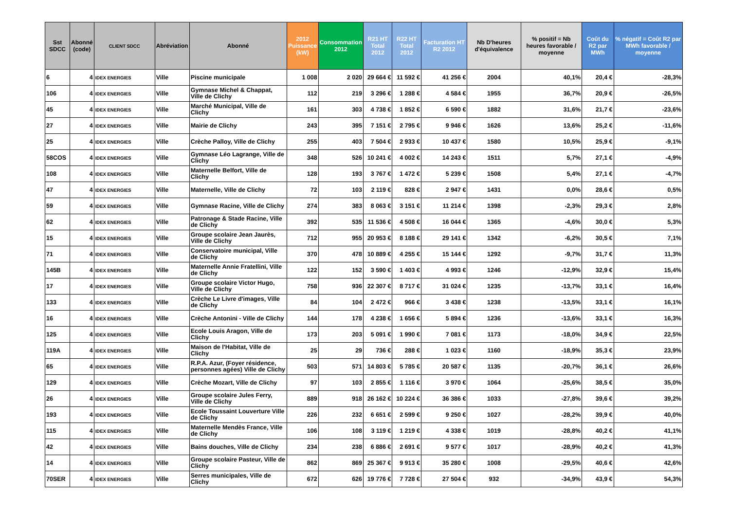| Sst SDCC | Abonné (code) | CLIENT SDCC | Abréviation | Abonné | 2012 Puissance (kW) | Consommation 2012 | R21 HT Total 2012 | R22 HT Total 2012 | Facturation HT R2 2012 | Nb D'heures d'équivalence | % positif = Nb heures favorable / moyenne | Coût du R2 par MWh | % négatif = Coût R2 par MWh favorable / moyenne |
| --- | --- | --- | --- | --- | --- | --- | --- | --- | --- | --- | --- | --- | --- |
| 6 | 4 | IDEX ENERGIES | Ville | Piscine municipale | 1 008 | 2 020 | 29 664 € | 11 592 € | 41 256 € | 2004 | 40,1% | 20,4 € | -28,3% |
| 106 | 4 | IDEX ENERGIES | Ville | Gymnase Michel & Chappat, Ville de Clichy | 112 | 219 | 3 296 € | 1 288 € | 4 584 € | 1955 | 36,7% | 20,9 € | -26,5% |
| 45 | 4 | IDEX ENERGIES | Ville | Marché Municipal, Ville de Clichy | 161 | 303 | 4 738 € | 1 852 € | 6 590 € | 1882 | 31,6% | 21,7 € | -23,6% |
| 27 | 4 | IDEX ENERGIES | Ville | Mairie de Clichy | 243 | 395 | 7 151 € | 2 795 € | 9 946 € | 1626 | 13,6% | 25,2 € | -11,6% |
| 25 | 4 | IDEX ENERGIES | Ville | Crèche Palloy, Ville de Clichy | 255 | 403 | 7 504 € | 2 933 € | 10 437 € | 1580 | 10,5% | 25,9 € | -9,1% |
| 58COS | 4 | IDEX ENERGIES | Ville | Gymnase Léo Lagrange, Ville de Clichy | 348 | 526 | 10 241 € | 4 002 € | 14 243 € | 1511 | 5,7% | 27,1 € | -4,9% |
| 108 | 4 | IDEX ENERGIES | Ville | Maternelle Belfort, Ville de Clichy | 128 | 193 | 3 767 € | 1 472 € | 5 239 € | 1508 | 5,4% | 27,1 € | -4,7% |
| 47 | 4 | IDEX ENERGIES | Ville | Maternelle, Ville de Clichy | 72 | 103 | 2 119 € | 828 € | 2 947 € | 1431 | 0,0% | 28,6 € | 0,5% |
| 59 | 4 | IDEX ENERGIES | Ville | Gymnase Racine, Ville de Clichy | 274 | 383 | 8 063 € | 3 151 € | 11 214 € | 1398 | -2,3% | 29,3 € | 2,8% |
| 62 | 4 | IDEX ENERGIES | Ville | Patronage & Stade Racine, Ville de Clichy | 392 | 535 | 11 536 € | 4 508 € | 16 044 € | 1365 | -4,6% | 30,0 € | 5,3% |
| 15 | 4 | IDEX ENERGIES | Ville | Groupe scolaire Jean Jaurès, Ville de Clichy | 712 | 955 | 20 953 € | 8 188 € | 29 141 € | 1342 | -6,2% | 30,5 € | 7,1% |
| 71 | 4 | IDEX ENERGIES | Ville | Conservatoire municipal, Ville de Clichy | 370 | 478 | 10 889 € | 4 255 € | 15 144 € | 1292 | -9,7% | 31,7 € | 11,3% |
| 145B | 4 | IDEX ENERGIES | Ville | Maternelle Annie Fratellini, Ville de Clichy | 122 | 152 | 3 590 € | 1 403 € | 4 993 € | 1246 | -12,9% | 32,9 € | 15,4% |
| 17 | 4 | IDEX ENERGIES | Ville | Groupe scolaire Victor Hugo, Ville de Clichy | 758 | 936 | 22 307 € | 8 717 € | 31 024 € | 1235 | -13,7% | 33,1 € | 16,4% |
| 133 | 4 | IDEX ENERGIES | Ville | Crèche Le Livre d'images, Ville de Clichy | 84 | 104 | 2 472 € | 966 € | 3 438 € | 1238 | -13,5% | 33,1 € | 16,1% |
| 16 | 4 | IDEX ENERGIES | Ville | Crèche Antonini - Ville de Clichy | 144 | 178 | 4 238 € | 1 656 € | 5 894 € | 1236 | -13,6% | 33,1 € | 16,3% |
| 125 | 4 | IDEX ENERGIES | Ville | Ecole Louis Aragon, Ville de Clichy | 173 | 203 | 5 091 € | 1 990 € | 7 081 € | 1173 | -18,0% | 34,9 € | 22,5% |
| 119A | 4 | IDEX ENERGIES | Ville | Maison de l'Habitat, Ville de Clichy | 25 | 29 | 736 € | 288 € | 1 023 € | 1160 | -18,9% | 35,3 € | 23,9% |
| 65 | 4 | IDEX ENERGIES | Ville | R.P.A. Azur, (Foyer résidence, personnes agées) Ville de Clichy | 503 | 571 | 14 803 € | 5 785 € | 20 587 € | 1135 | -20,7% | 36,1 € | 26,6% |
| 129 | 4 | IDEX ENERGIES | Ville | Crèche Mozart, Ville de Clichy | 97 | 103 | 2 855 € | 1 116 € | 3 970 € | 1064 | -25,6% | 38,5 € | 35,0% |
| 26 | 4 | IDEX ENERGIES | Ville | Groupe scolaire Jules Ferry, Ville de Clichy | 889 | 918 | 26 162 € | 10 224 € | 36 386 € | 1033 | -27,8% | 39,6 € | 39,2% |
| 193 | 4 | IDEX ENERGIES | Ville | Ecole Toussaint Louverture Ville de Clichy | 226 | 232 | 6 651 € | 2 599 € | 9 250 € | 1027 | -28,2% | 39,9 € | 40,0% |
| 115 | 4 | IDEX ENERGIES | Ville | Maternelle Mendès France, Ville de Clichy | 106 | 108 | 3 119 € | 1 219 € | 4 338 € | 1019 | -28,8% | 40,2 € | 41,1% |
| 42 | 4 | IDEX ENERGIES | Ville | Bains douches, Ville de Clichy | 234 | 238 | 6 886 € | 2 691 € | 9 577 € | 1017 | -28,9% | 40,2 € | 41,3% |
| 14 | 4 | IDEX ENERGIES | Ville | Groupe scolaire Pasteur, Ville de Clichy | 862 | 869 | 25 367 € | 9 913 € | 35 280 € | 1008 | -29,5% | 40,6 € | 42,6% |
| 70SER | 4 | IDEX ENERGIES | Ville | Serres municipales, Ville de Clichy | 672 | 626 | 19 776 € | 7 728 € | 27 504 € | 932 | -34,9% | 43,9 € | 54,3% |